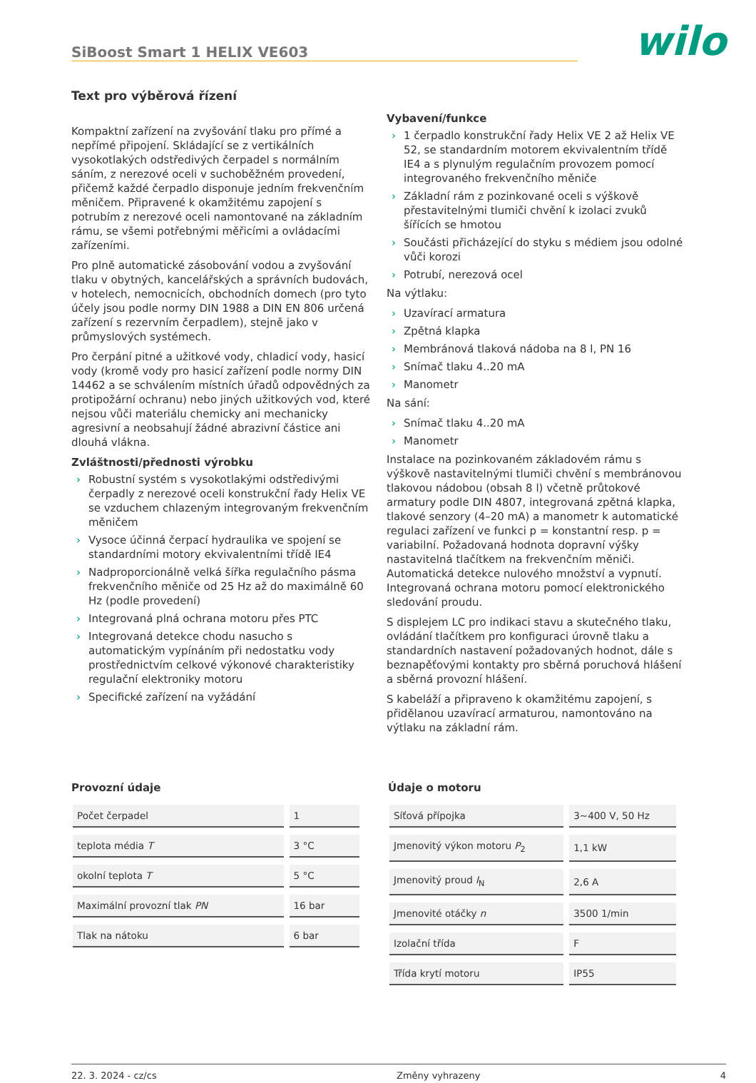SiBoost Smart 1 HELIX VE603
wilo
Text pro výběrová řízení
Kompaktní zařízení na zvyšování tlaku pro přímé a nepřímé připojení. Skládající se z vertikálních vysokotlakých odstředivých čerpadel s normálním sáním, z nerezové oceli v suchoběžném provedení, přičemž každé čerpadlo disponuje jedním frekvenčním měničem. Připravené k okamžitému zapojení s potrubím z nerezové oceli namontované na základním rámu, se všemi potřebnými měřicími a ovládacími zařízeními.
Pro plně automatické zásobování vodou a zvyšování tlaku v obytných, kancelářských a správních budovách, v hotelech, nemocnicích, obchodních domech (pro tyto účely jsou podle normy DIN 1988 a DIN EN 806 určená zařízení s rezervním čerpadlem), stejně jako v průmyslových systémech.
Pro čerpání pitné a užitkové vody, chladicí vody, hasicí vody (kromě vody pro hasicí zařízení podle normy DIN 14462 a se schválením místních úřadů odpovědných za protipožární ochranu) nebo jiných užitkových vod, které nejsou vůči materiálu chemicky ani mechanicky agresivní a neobsahují žádné abrazivní částice ani dlouhá vlákna.
Zvláštnosti/přednosti výrobku
› Robustní systém s vysokotlakými odstředivými čerpadly z nerezové oceli konstrukční řady Helix VE se vzduchem chlazeným integrovaným frekvenčním měničem
› Vysoce účinná čerpací hydraulika ve spojení se standardními motory ekvivalentními třídě IE4
› Nadproporcionálně velká šířka regulačního pásma frekvenčního měniče od 25 Hz až do maximálně 60 Hz (podle provedení)
› Integrovaná plná ochrana motoru přes PTC
› Integrovaná detekce chodu nasucho s automatickým vypínáním při nedostatku vody prostřednictvím celkové výkonové charakteristiky regulační elektroniky motoru
› Specifické zařízení na vyžádání
Vybavení/funkce
› 1 čerpadlo konstrukční řady Helix VE 2 až Helix VE 52, se standardním motorem ekvivalentním třídě IE4 a s plynulým regulačním provozem pomocí integrovaného frekvenčního měniče
› Základní rám z pozinkované oceli s výškově přestavitelnými tlumiči chvění k izolaci zvuků šířících se hmotou
› Součásti přicházející do styku s médiem jsou odolné vůči korozi
› Potrubí, nerezová ocel
Na výtlaku:
› Uzavírací armatura
› Zpětná klapka
› Membránová tlaková nádoba na 8 l, PN 16
› Snímač tlaku 4..20 mA
› Manometr
Na sání:
› Snímač tlaku 4..20 mA
› Manometr
Instalace na pozinkovaném základovém rámu s výškově nastavitelnými tlumiči chvění s membránovou tlakovou nádobou (obsah 8 l) včetně průtokové armatury podle DIN 4807, integrovaná zpětná klapka, tlakové senzory (4–20 mA) a manometr k automatické regulaci zařízení ve funkci p = konstantní resp. p = variabilní. Požadovaná hodnota dopravní výšky nastavitelná tlačítkem na frekvenčním měniči. Automatická detekce nulového množství a vypnutí. Integrovaná ochrana motoru pomocí elektronického sledování proudu.
S displejem LC pro indikaci stavu a skutečného tlaku, ovládání tlačítkem pro konfiguraci úrovně tlaku a standardních nastavení požadovaných hodnot, dále s beznapěťovými kontakty pro sběrná poruchová hlášení a sběrná provozní hlášení.
S kabeláží a připraveno k okamžitému zapojení, s přidělanou uzavírací armaturou, namontováno na výtlaku na základní rám.
Provozní údaje
| Počet čerpadel | 1 |
| teplota média T | 3 °C |
| okolní teplota T | 5 °C |
| Maximální provozní tlak PN | 16 bar |
| Tlak na nátoku | 6 bar |
Údaje o motoru
| Síťová přípojka | 3~400 V, 50 Hz |
| Jmenovitý výkon motoru P<sub>2</sub> | 1,1 kW |
| Jmenovitý proud I<sub>N</sub> | 2,6 A |
| Jmenovité otáčky n | 3500 1/min |
| Izolační třída | F |
| Třída krytí motoru | IP55 |
22. 3. 2024 - cz/cs Změny vyhrazeny 4